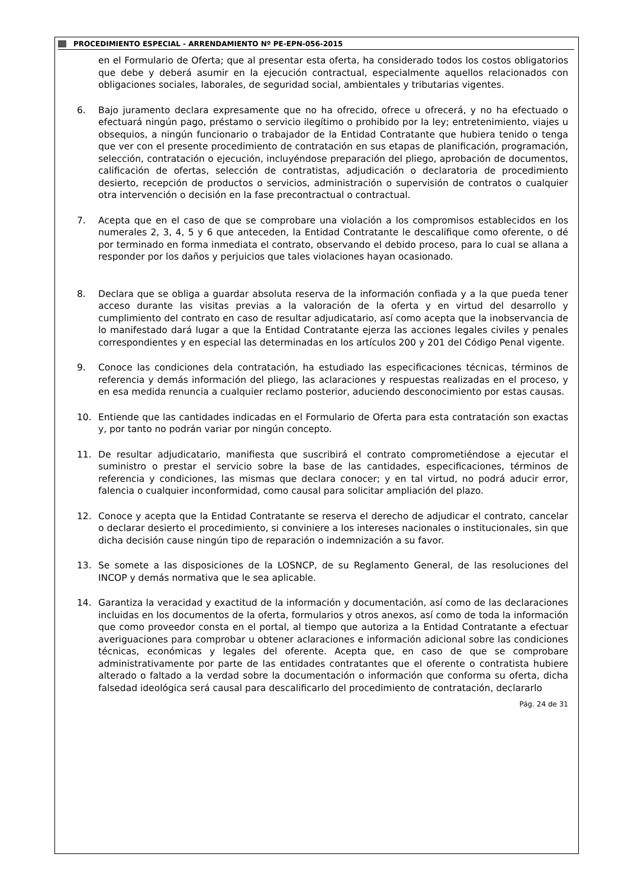PROCEDIMIENTO ESPECIAL - ARRENDAMIENTO Nº PE-EPN-056-2015
en el Formulario de Oferta; que al presentar esta oferta, ha considerado todos los costos obligatorios que debe y deberá asumir en la ejecución contractual, especialmente aquellos relacionados con obligaciones sociales, laborales, de seguridad social, ambientales y tributarias vigentes.
6. Bajo juramento declara expresamente que no ha ofrecido, ofrece u ofrecerá, y no ha efectuado o efectuará ningún pago, préstamo o servicio ilegítimo o prohibido por la ley; entretenimiento, viajes u obsequios, a ningún funcionario o trabajador de la Entidad Contratante que hubiera tenido o tenga que ver con el presente procedimiento de contratación en sus etapas de planificación, programación, selección, contratación o ejecución, incluyéndose preparación del pliego, aprobación de documentos, calificación de ofertas, selección de contratistas, adjudicación o declaratoria de procedimiento desierto, recepción de productos o servicios, administración o supervisión de contratos o cualquier otra intervención o decisión en la fase precontractual o contractual.
7. Acepta que en el caso de que se comprobare una violación a los compromisos establecidos en los numerales 2, 3, 4, 5 y 6 que anteceden, la Entidad Contratante le descalifique como oferente, o dé por terminado en forma inmediata el contrato, observando el debido proceso, para lo cual se allana a responder por los daños y perjuicios que tales violaciones hayan ocasionado.
8. Declara que se obliga a guardar absoluta reserva de la información confiada y a la que pueda tener acceso durante las visitas previas a la valoración de la oferta y en virtud del desarrollo y cumplimiento del contrato en caso de resultar adjudicatario, así como acepta que la inobservancia de lo manifestado dará lugar a que la Entidad Contratante ejerza las acciones legales civiles y penales correspondientes y en especial las determinadas en los artículos 200 y 201 del Código Penal vigente.
9. Conoce las condiciones dela contratación, ha estudiado las especificaciones técnicas, términos de referencia y demás información del pliego, las aclaraciones y respuestas realizadas en el proceso, y en esa medida renuncia a cualquier reclamo posterior, aduciendo desconocimiento por estas causas.
10. Entiende que las cantidades indicadas en el Formulario de Oferta para esta contratación son exactas y, por tanto no podrán variar por ningún concepto.
11. De resultar adjudicatario, manifiesta que suscribirá el contrato comprometiéndose a ejecutar el suministro o prestar el servicio sobre la base de las cantidades, especificaciones, términos de referencia y condiciones, las mismas que declara conocer; y en tal virtud, no podrá aducir error, falencia o cualquier inconformidad, como causal para solicitar ampliación del plazo.
12. Conoce y acepta que la Entidad Contratante se reserva el derecho de adjudicar el contrato, cancelar o declarar desierto el procedimiento, si conviniere a los intereses nacionales o institucionales, sin que dicha decisión cause ningún tipo de reparación o indemnización a su favor.
13. Se somete a las disposiciones de la LOSNCP, de su Reglamento General, de las resoluciones del INCOP y demás normativa que le sea aplicable.
14. Garantiza la veracidad y exactitud de la información y documentación, así como de las declaraciones incluidas en los documentos de la oferta, formularios y otros anexos, así como de toda la información que como proveedor consta en el portal, al tiempo que autoriza a la Entidad Contratante a efectuar averiguaciones para comprobar u obtener aclaraciones e información adicional sobre las condiciones técnicas, económicas y legales del oferente. Acepta que, en caso de que se comprobare administrativamente por parte de las entidades contratantes que el oferente o contratista hubiere alterado o faltado a la verdad sobre la documentación o información que conforma su oferta, dicha falsedad ideológica será causal para descalificarlo del procedimiento de contratación, declararlo
Pág. 24 de 31